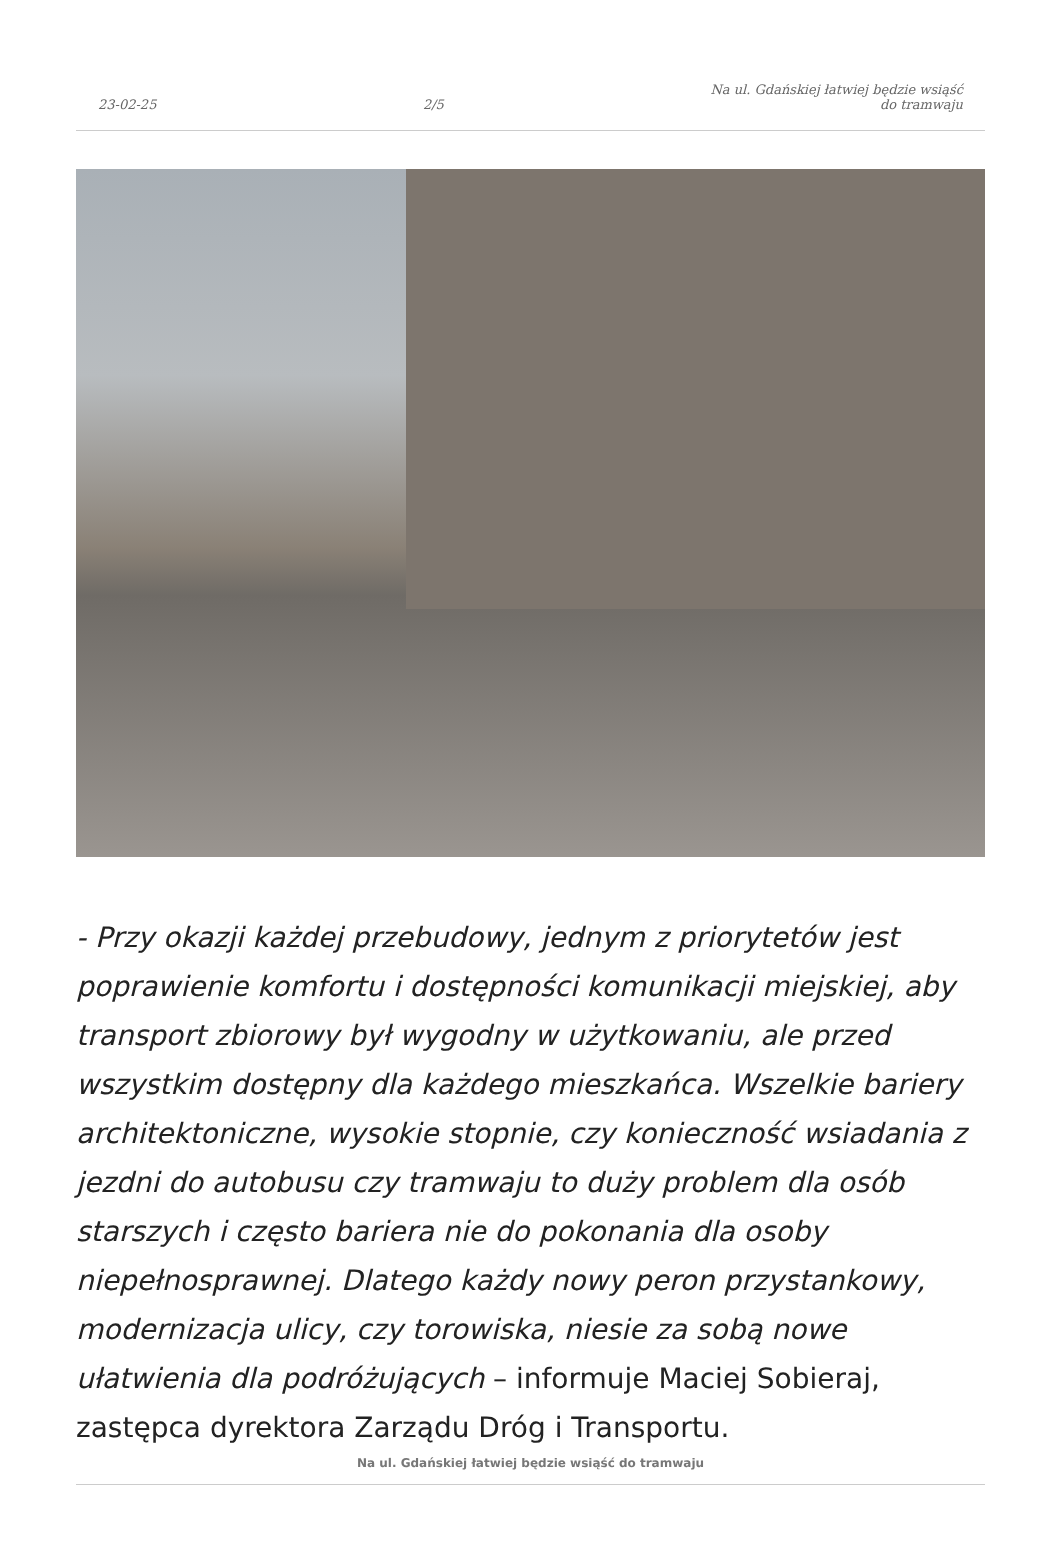23-02-25 2/5 Na ul. Gdańskiej łatwiej będzie wsiąść
do tramwaju
- Przy okazji każdej przebudowy, jednym z priorytetów jest poprawienie komfortu i dostępności komunikacji miejskiej, aby transport zbiorowy był wygodny w użytkowaniu, ale przed wszystkim dostępny dla każdego mieszkańca. Wszelkie bariery architektoniczne, wysokie stopnie, czy konieczność wsiadania z jezdni do autobusu czy tramwaju to duży problem dla osób starszych i często bariera nie do pokonania dla osoby niepełnosprawnej. Dlatego każdy nowy peron przystankowy, modernizacja ulicy, czy torowiska, niesie za sobą nowe ułatwienia dla podróżujących – informuje Maciej Sobieraj, zastępca dyrektora Zarządu Dróg i Transportu.
Na ul. Gdańskiej łatwiej będzie wsiąść do tramwaju